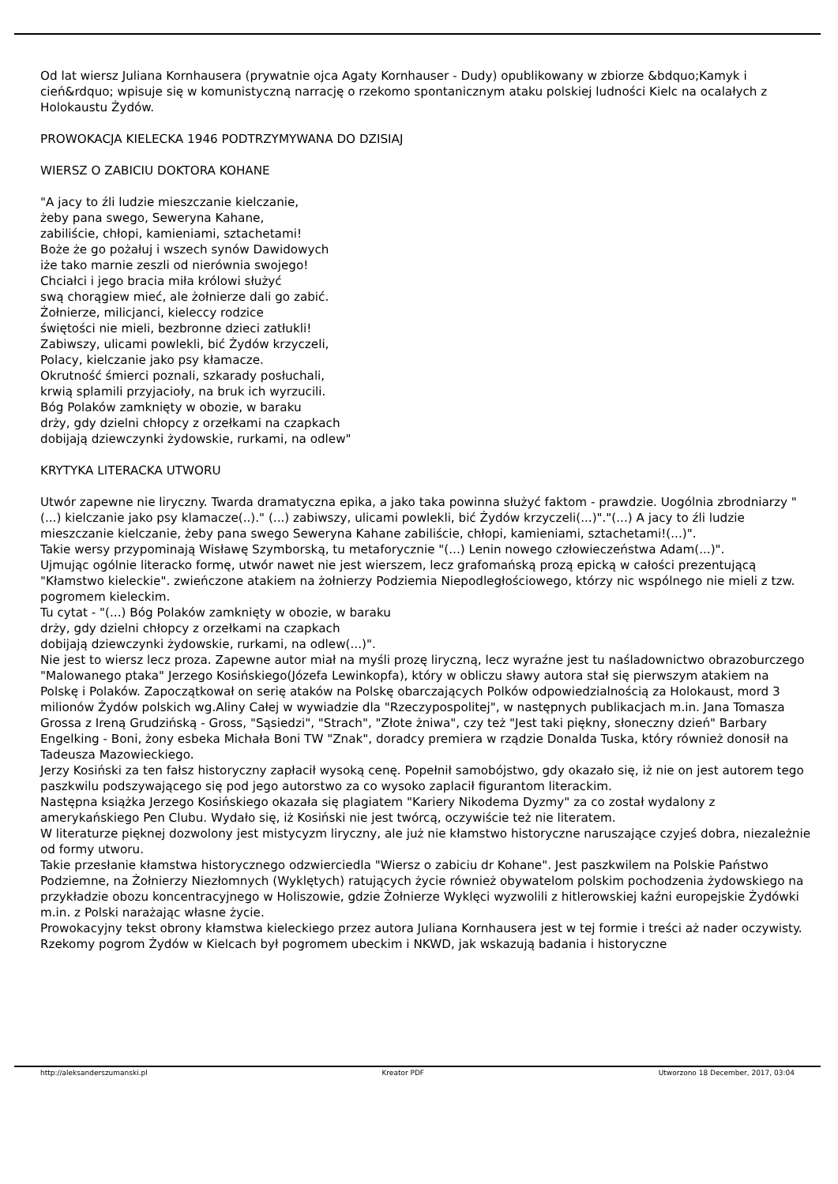Od lat wiersz Juliana Kornhausera (prywatnie ojca Agaty Kornhauser - Dudy) opublikowany w zbiorze &bdquo;Kamyk i cień&rdquo; wpisuje się w komunistyczną narrację o rzekomo spontanicznym ataku polskiej ludności Kielc na ocalałych z Holokaustu Żydów.
PROWOKACJA KIELECKA 1946 PODTRZYMYWANA DO DZISIAJ
WIERSZ O ZABICIU DOKTORA KOHANE
"A jacy to źli ludzie mieszczanie kielczanie,
żeby pana swego, Seweryna Kahane,
zabiliście, chłopi, kamieniami, sztachetami!
Boże że go pożałuj i wszech synów Dawidowych
iże tako marnie zeszli od nierównia swojego!
Chciałci i jego bracia miła królowi służyć
swą chorągiew mieć, ale żołnierze dali go zabić.
Żołnierze, milicjanci, kieleccy rodzice
świętości nie mieli, bezbronne dzieci zatłukli!
Zabiwszy, ulicami powlekli, bić Żydów krzyczeli,
Polacy, kielczanie jako psy kłamacze.
Okrutność śmierci poznali, szkarady posłuchali,
krwią splamili przyjacioły, na bruk ich wyrzucili.
Bóg Polaków zamknięty w obozie, w baraku
drży, gdy dzielni chłopcy z orzełkami na czapkach
dobijają dziewczynki żydowskie, rurkami, na odlew"
KRYTYKA LITERACKA UTWORU
Utwór zapewne nie liryczny. Twarda dramatyczna epika, a jako taka powinna służyć faktom - prawdzie. Uogólnia zbrodniarzy "(...) kielczanie jako psy klamacze(..)." (...) zabiwszy, ulicami powlekli, bić Żydów krzyczeli(...)"."(...) A jacy to źli ludzie mieszczanie kielczanie, żeby pana swego Seweryna Kahane zabiliście, chłopi, kamieniami, sztachetami!(...)".
Takie wersy przypominają Wisławę Szymborską, tu metaforycznie "(...) Lenin nowego człowieczeństwa Adam(...)".
Ujmując ogólnie literacko formę, utwór nawet nie jest wierszem, lecz grafomańską prozą epicką w całości prezentującą "Kłamstwo kieleckie". zwieńczone atakiem na żołnierzy Podziemia Niepodległościowego, którzy nic wspólnego nie mieli z tzw. pogromem kieleckim.
Tu cytat - "(...) Bóg Polaków zamknięty w obozie, w baraku
drży, gdy dzielni chłopcy z orzełkami na czapkach
dobijają dziewczynki żydowskie, rurkami, na odlew(...)".
Nie jest to wiersz lecz proza. Zapewne autor miał na myśli prozę liryczną, lecz wyraźne jest tu naśladownictwo obrazoburczego "Malowanego ptaka" Jerzego Kosińskiego(Józefa Lewinkopfa), który w obliczu sławy autora stał się pierwszym atakiem na Polskę i Polaków. Zapoczątkował on serię ataków na Polskę obarczających Polków odpowiedzialnością za Holokaust, mord 3 milionów Żydów polskich wg.Aliny Całej w wywiadzie dla "Rzeczypospolitej", w następnych publikacjach m.in. Jana Tomasza Grossa z Ireną Grudzińską - Gross, "Sąsiedzi", "Strach", "Złote żniwa", czy też "Jest taki piękny, słoneczny dzień" Barbary Engelking - Boni, żony esbeka Michała Boni TW "Znak", doradcy premiera w rządzie Donalda Tuska, który również donosił na Tadeusza Mazowieckiego.
Jerzy Kosiński za ten fałsz historyczny zapłacił wysoką cenę. Popełnił samobójstwo, gdy okazało się, iż nie on jest autorem tego paszkwilu podszywającego się pod jego autorstwo za co wysoko zaplacił figurantom literackim.
Następna książka Jerzego Kosińskiego okazała się plagiatem "Kariery Nikodema Dyzmy" za co został wydalony z amerykańskiego Pen Clubu. Wydało się, iż Kosiński nie jest twórcą, oczywiście też nie literatem.
W literaturze pięknej dozwolony jest mistycyzm liryczny, ale już nie kłamstwo historyczne naruszające czyjeś dobra, niezależnie od formy utworu.
Takie przesłanie kłamstwa historycznego odzwierciedla "Wiersz o zabiciu dr Kohane". Jest paszkwilem na Polskie Państwo Podziemne, na Żołnierzy Niezłomnych (Wyklętych) ratujących życie również obywatelom polskim pochodzenia żydowskiego na przykładzie obozu koncentracyjnego w Holiszowie, gdzie Żołnierze Wyklęci wyzwolili z hitlerowskiej kaźni europejskie Żydówki m.in. z Polski narażając własne życie.
Prowokacyjny tekst obrony kłamstwa kieleckiego przez autora Juliana Kornhausera jest w tej formie i treści aż nader oczywisty.
Rzekomy pogrom Żydów w Kielcach był pogromem ubeckim i NKWD, jak wskazują badania i historyczne
http://aleksanderszumanski.pl Kreator PDF Utworzono 18 December, 2017, 03:04